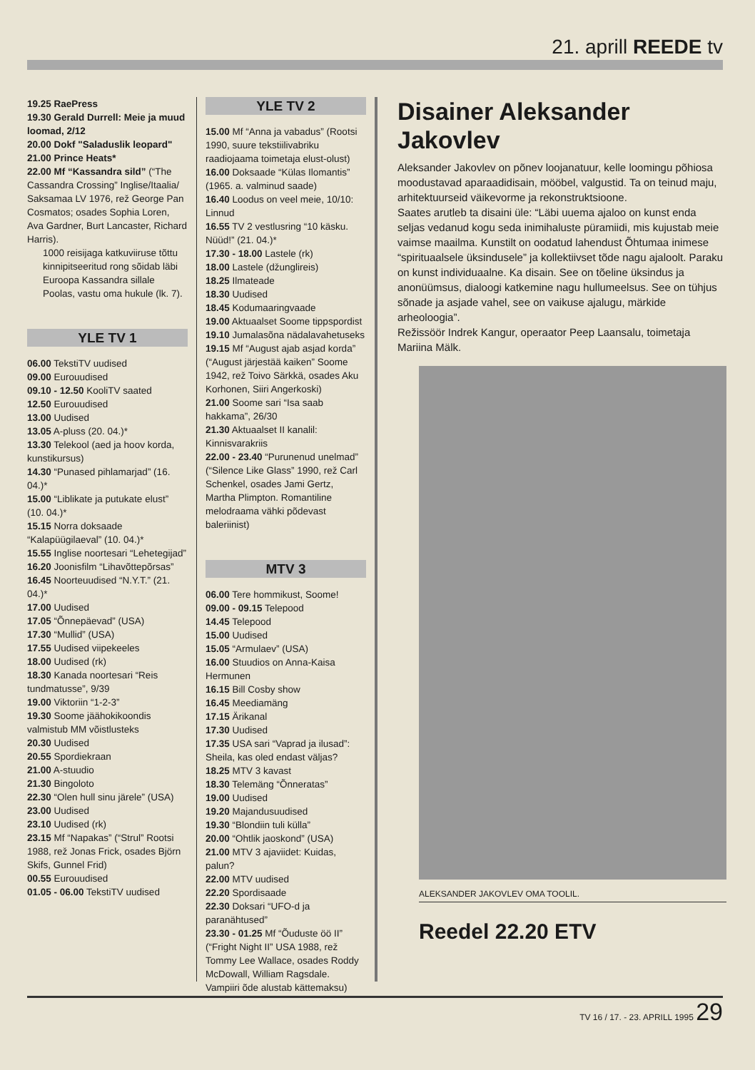21. aprill REEDE tv
19.25 RaePress
19.30 Gerald Durrell: Meie ja muud loomad, 2/12
20.00 Dokf "Saladuslik leopard"
21.00 Prince Heats*
22.00 Mf “Kassandra sild” (“The Cassandra Crossing” Inglise/Itaalia/ Saksamaa LV 1976, rež George Pan Cosmatos; osades Sophia Loren, Ava Gardner, Burt Lancaster, Richard Harris).
1000 reisijaga katkuviiruse tõttu kinnipitseeritud rong sõidab läbi Euroopa Kassandra sillale Poolas, vastu oma hukule (lk. 7).
YLE TV 1
06.00 TekstiTV uudised
09.00 Eurouudised
09.10 - 12.50 KooliTV saated
12.50 Eurouudised
13.00 Uudised
13.05 A-pluss (20. 04.)*
13.30 Telekool (aed ja hoov korda, kunstikursus)
14.30 “Punased pihlamarjad” (16. 04.)*
15.00 “Liblikate ja putukate elust” (10. 04.)*
15.15 Norra doksaade “Kalapüügilaeval” (10. 04.)*
15.55 Inglise noortesari “Lehetegijad”
16.20 Joonisfilm “Lihavõttepõrsas”
16.45 Noorteuudised “N.Y.T.” (21. 04.)*
17.00 Uudised
17.05 “Õnnepäevad” (USA)
17.30 “Mullid” (USA)
17.55 Uudised viipekeeles
18.00 Uudised (rk)
18.30 Kanada noortesari “Reis tundmatusse”, 9/39
19.00 Viktoriin “1-2-3”
19.30 Soome jäähokikoondis valmistub MM võistlusteks
20.30 Uudised
20.55 Spordiekraan
21.00 A-stuudio
21.30 Bingoloto
22.30 “Olen hull sinu järele” (USA)
23.00 Uudised
23.10 Uudised (rk)
23.15 Mf “Napakas” (“Strul” Rootsi 1988, rež Jonas Frick, osades Björn Skifs, Gunnel Frid)
00.55 Eurouudised
01.05 - 06.00 TekstiTV uudised
YLE TV 2
15.00 Mf “Anna ja vabadus” (Rootsi 1990, suure tekstiilivabriku raadiojaama toimetaja elust-olust)
16.00 Doksaade “Külas Ilomantis” (1965. a. valminud saade)
16.40 Loodus on veel meie, 10/10: Linnud
16.55 TV 2 vestlusring “10 käsku. Nüüd!” (21. 04.)*
17.30 - 18.00 Lastele (rk)
18.00 Lastele (džunglireis)
18.25 Ilmateade
18.30 Uudised
18.45 Kodumaaringvaade
19.00 Aktuaalset Soome tippspordist
19.10 Jumalasõna nädalavahetuseks
19.15 Mf “August ajab asjad korda” (“August järjestää kaiken” Soome 1942, rež Toivo Särkkä, osades Aku Korhonen, Siiri Angerkoski)
21.00 Soome sari “Isa saab hakkama”, 26/30
21.30 Aktuaalset II kanalil: Kinnisvarakriis
22.00 - 23.40 “Purunenud unelmad” (“Silence Like Glass” 1990, rež Carl Schenkel, osades Jami Gertz, Martha Plimpton. Romantiline melodraama vähki põdevast baleriinist)
MTV 3
06.00 Tere hommikust, Soome!
09.00 - 09.15 Telepood
14.45 Telepood
15.00 Uudised
15.05 “Armulaev” (USA)
16.00 Stuudios on Anna-Kaisa Hermunen
16.15 Bill Cosby show
16.45 Meediamäng
17.15 Ärikanal
17.30 Uudised
17.35 USA sari “Vaprad ja ilusad”: Sheila, kas oled endast väljas?
18.25 MTV 3 kavast
18.30 Telemäng “Õnneratas”
19.00 Uudised
19.20 Majandusuudised
19.30 “Blondiin tuli külla”
20.00 “Ohtlik jaoskond” (USA)
21.00 MTV 3 ajaviidet: Kuidas, palun?
22.00 MTV uudised
22.20 Spordisaade
22.30 Doksari “UFO-d ja paranähtused”
23.30 - 01.25 Mf “Õuduste öö II” (“Fright Night II” USA 1988, rež Tommy Lee Wallace, osades Roddy McDowall, William Ragsdale. Vampiiri õde alustab kättemaksu)
Disainer Aleksander Jakovlev
Aleksander Jakovlev on põnev loojanatuur, kelle loomingu põhiosa moodustavad aparaadidisain, mööbel, valgustid. Ta on teinud maju, arhitektuurseid väikevorme ja rekonstruktsioone.
Saates arutleb ta disaini üle: “Läbi uuema ajaloo on kunst enda seljas vedanud kogu seda inimihaluste püramiidi, mis kujustab meie vaimse maailma. Kunstilt on oodatud lahendust Õhtumaa inimese “spirituaalsele üksindusele” ja kollektiivset tõde nagu ajaloolt. Paraku on kunst individuaalne. Ka disain. See on tõeline üksindus ja anonüümsus, dialoogi katkemine nagu hullumeelsus. See on tühjus sõnade ja asjade vahel, see on vaikuse ajalugu, märkide arheoloogia”.
Režissöör Indrek Kangur, operaator Peep Laansalu, toimetaja Mariina Mälk.
ALEKSANDER JAKOVLEV OMA TOOLIL.
Reedel 22.20 ETV
TV 16 / 17. - 23. APRILL 1995 29